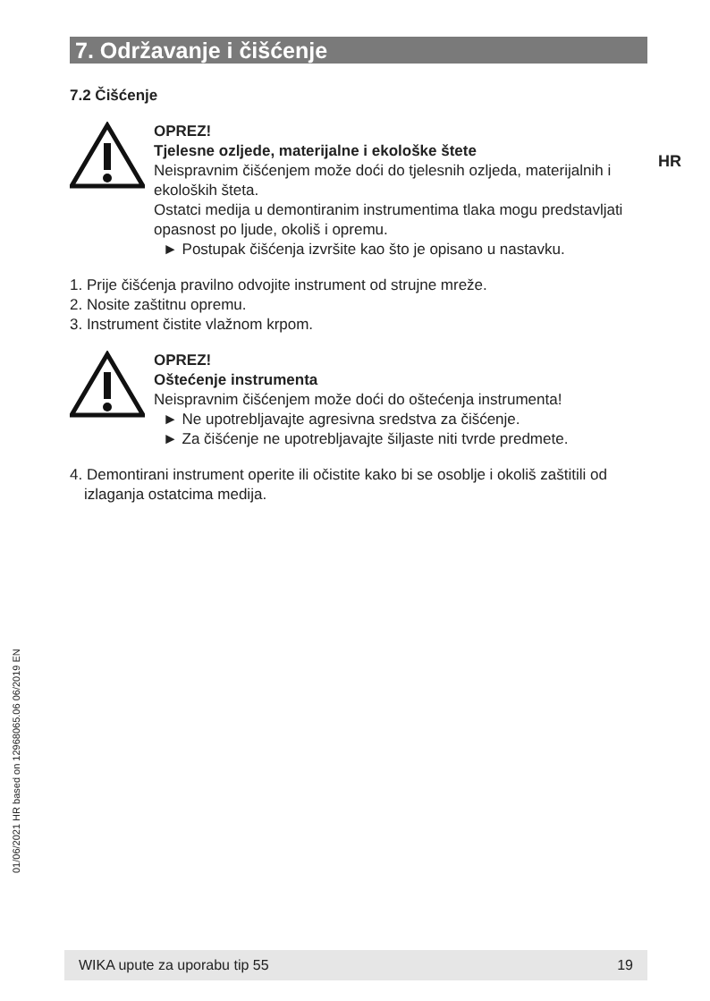7. Održavanje i čišćenje
HR
7.2 Čišćenje
OPREZ!
Tjelesne ozljede, materijalne i ekološke štete
Neispravnim čišćenjem može doći do tjelesnih ozljeda, materijalnih i ekoloških šteta.
Ostatci medija u demontiranim instrumentima tlaka mogu predstavljati opasnost po ljude, okoliš i opremu.
► Postupak čišćenja izvršite kao što je opisano u nastavku.
1. Prije čišćenja pravilno odvojite instrument od strujne mreže.
2. Nosite zaštitnu opremu.
3. Instrument čistite vlažnom krpom.
OPREZ!
Oštećenje instrumenta
Neispravnim čišćenjem može doći do oštećenja instrumenta!
► Ne upotrebljavajte agresivna sredstva za čišćenje.
► Za čišćenje ne upotrebljavajte šiljaste niti tvrde predmete.
4. Demontirani instrument operite ili očistite kako bi se osoblje i okoliš zaštitili od izlaganja ostatcima medija.
01/06/2021 HR based on 12968065.06 06/2019 EN
WIKA upute za uporabu tip 55 19